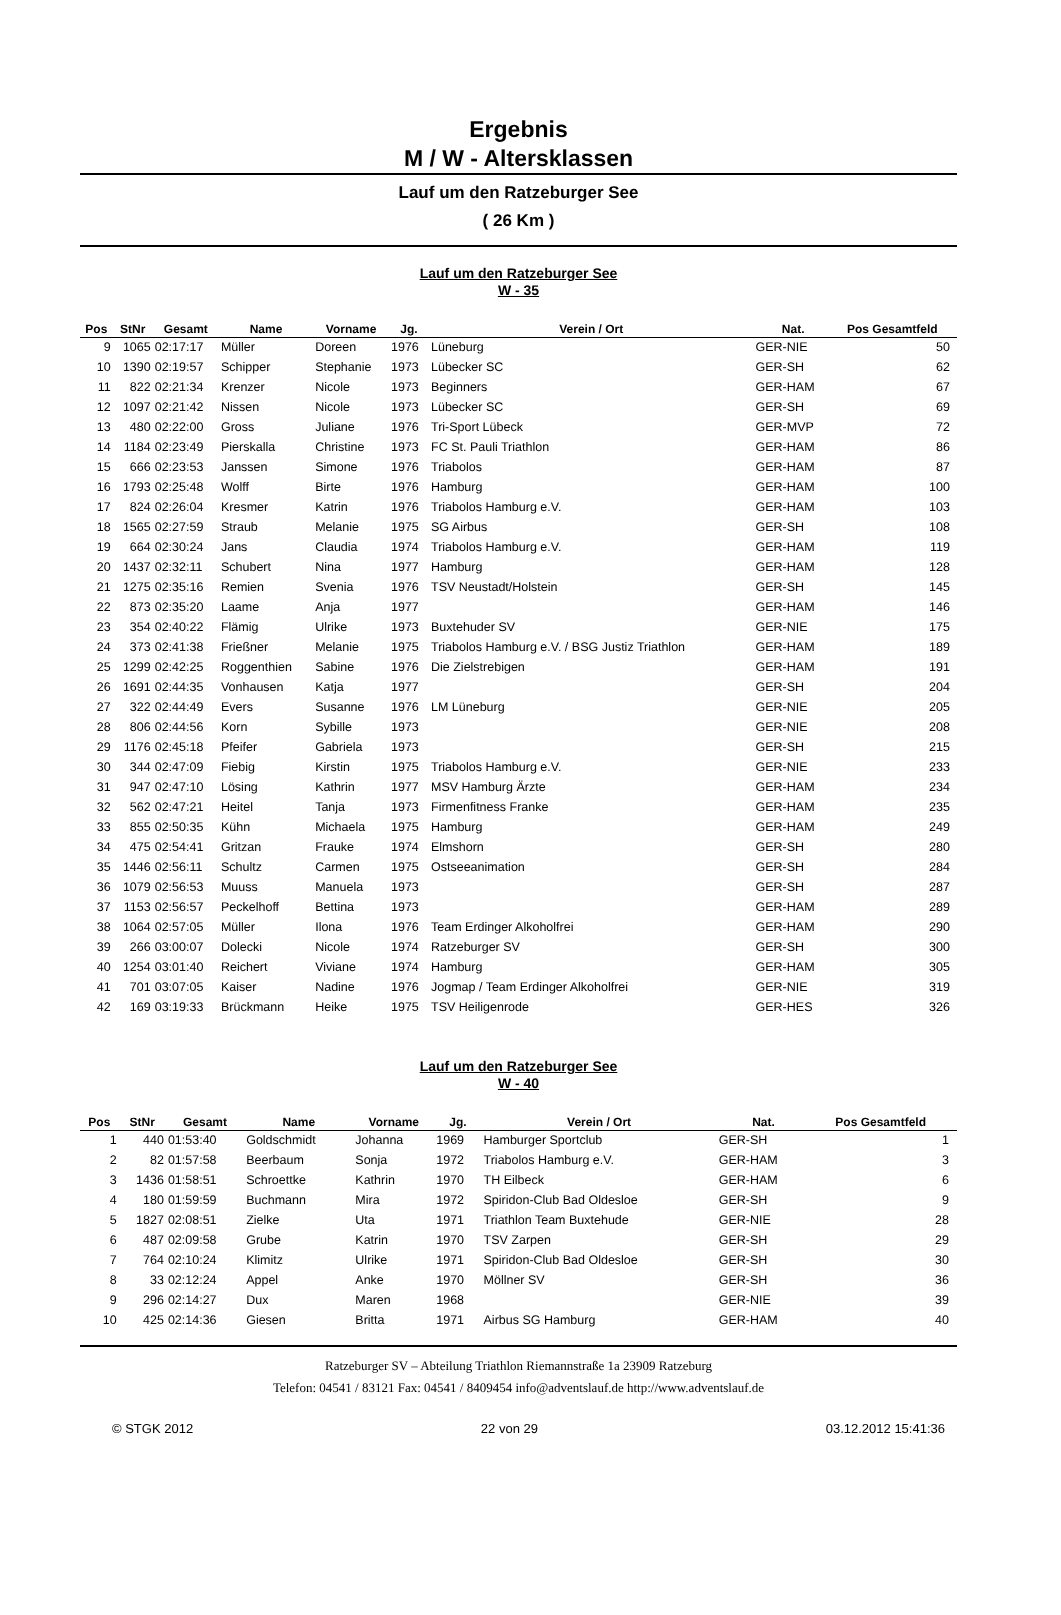Ergebnis
M / W - Altersklassen
Lauf um den Ratzeburger See
( 26 Km )
Lauf um den Ratzeburger See
W - 35
| Pos | StNr | Gesamt | Name | Vorname | Jg. | Verein / Ort | Nat. | Pos Gesamtfeld | |
| --- | --- | --- | --- | --- | --- | --- | --- | --- | --- |
| 9 | 1065 | 02:17:17 | Müller | Doreen | 1976 | Lüneburg | GER-NIE | 50 | |
| 10 | 1390 | 02:19:57 | Schipper | Stephanie | 1973 | Lübecker SC | GER-SH | 62 | |
| 11 | 822 | 02:21:34 | Krenzer | Nicole | 1973 | Beginners | GER-HAM | 67 | |
| 12 | 1097 | 02:21:42 | Nissen | Nicole | 1973 | Lübecker SC | GER-SH | 69 | |
| 13 | 480 | 02:22:00 | Gross | Juliane | 1976 | Tri-Sport Lübeck | GER-MVP | 72 | |
| 14 | 1184 | 02:23:49 | Pierskalla | Christine | 1973 | FC St. Pauli Triathlon | GER-HAM | 86 | |
| 15 | 666 | 02:23:53 | Janssen | Simone | 1976 | Triabolos | GER-HAM | 87 | |
| 16 | 1793 | 02:25:48 | Wolff | Birte | 1976 | Hamburg | GER-HAM | 100 | |
| 17 | 824 | 02:26:04 | Kresmer | Katrin | 1976 | Triabolos Hamburg e.V. | GER-HAM | 103 | |
| 18 | 1565 | 02:27:59 | Straub | Melanie | 1975 | SG Airbus | GER-SH | 108 | |
| 19 | 664 | 02:30:24 | Jans | Claudia | 1974 | Triabolos Hamburg e.V. | GER-HAM | 119 | |
| 20 | 1437 | 02:32:11 | Schubert | Nina | 1977 | Hamburg | GER-HAM | 128 | |
| 21 | 1275 | 02:35:16 | Remien | Svenia | 1976 | TSV Neustadt/Holstein | GER-SH | 145 | |
| 22 | 873 | 02:35:20 | Laame | Anja | 1977 | | GER-HAM | 146 | |
| 23 | 354 | 02:40:22 | Flämig | Ulrike | 1973 | Buxtehuder SV | GER-NIE | 175 | |
| 24 | 373 | 02:41:38 | Frießner | Melanie | 1975 | Triabolos Hamburg e.V. / BSG Justiz Triathlon | GER-HAM | 189 | |
| 25 | 1299 | 02:42:25 | Roggenthien | Sabine | 1976 | Die Zielstrebigen | GER-HAM | 191 | |
| 26 | 1691 | 02:44:35 | Vonhausen | Katja | 1977 | | GER-SH | 204 | |
| 27 | 322 | 02:44:49 | Evers | Susanne | 1976 | LM Lüneburg | GER-NIE | 205 | |
| 28 | 806 | 02:44:56 | Korn | Sybille | 1973 | | GER-NIE | 208 | |
| 29 | 1176 | 02:45:18 | Pfeifer | Gabriela | 1973 | | GER-SH | 215 | |
| 30 | 344 | 02:47:09 | Fiebig | Kirstin | 1975 | Triabolos Hamburg e.V. | GER-NIE | 233 | |
| 31 | 947 | 02:47:10 | Lösing | Kathrin | 1977 | MSV Hamburg Ärzte | GER-HAM | 234 | |
| 32 | 562 | 02:47:21 | Heitel | Tanja | 1973 | Firmenfitness Franke | GER-HAM | 235 | |
| 33 | 855 | 02:50:35 | Kühn | Michaela | 1975 | Hamburg | GER-HAM | 249 | |
| 34 | 475 | 02:54:41 | Gritzan | Frauke | 1974 | Elmshorn | GER-SH | 280 | |
| 35 | 1446 | 02:56:11 | Schultz | Carmen | 1975 | Ostseeanimation | GER-SH | 284 | |
| 36 | 1079 | 02:56:53 | Muuss | Manuela | 1973 | | GER-SH | 287 | |
| 37 | 1153 | 02:56:57 | Peckelhoff | Bettina | 1973 | | GER-HAM | 289 | |
| 38 | 1064 | 02:57:05 | Müller | Ilona | 1976 | Team Erdinger Alkoholfrei | GER-HAM | 290 | |
| 39 | 266 | 03:00:07 | Dolecki | Nicole | 1974 | Ratzeburger SV | GER-SH | 300 | |
| 40 | 1254 | 03:01:40 | Reichert | Viviane | 1974 | Hamburg | GER-HAM | 305 | |
| 41 | 701 | 03:07:05 | Kaiser | Nadine | 1976 | Jogmap / Team Erdinger Alkoholfrei | GER-NIE | 319 | |
| 42 | 169 | 03:19:33 | Brückmann | Heike | 1975 | TSV Heiligenrode | GER-HES | 326 | |
Lauf um den Ratzeburger See
W - 40
| Pos | StNr | Gesamt | Name | Vorname | Jg. | Verein / Ort | Nat. | Pos Gesamtfeld | |
| --- | --- | --- | --- | --- | --- | --- | --- | --- | --- |
| 1 | 440 | 01:53:40 | Goldschmidt | Johanna | 1969 | Hamburger Sportclub | GER-SH | 1 | |
| 2 | 82 | 01:57:58 | Beerbaum | Sonja | 1972 | Triabolos Hamburg e.V. | GER-HAM | 3 | |
| 3 | 1436 | 01:58:51 | Schroettke | Kathrin | 1970 | TH Eilbeck | GER-HAM | 6 | |
| 4 | 180 | 01:59:59 | Buchmann | Mira | 1972 | Spiridon-Club Bad Oldesloe | GER-SH | 9 | |
| 5 | 1827 | 02:08:51 | Zielke | Uta | 1971 | Triathlon Team Buxtehude | GER-NIE | 28 | |
| 6 | 487 | 02:09:58 | Grube | Katrin | 1970 | TSV Zarpen | GER-SH | 29 | |
| 7 | 764 | 02:10:24 | Klimitz | Ulrike | 1971 | Spiridon-Club Bad Oldesloe | GER-SH | 30 | |
| 8 | 33 | 02:12:24 | Appel | Anke | 1970 | Möllner SV | GER-SH | 36 | |
| 9 | 296 | 02:14:27 | Dux | Maren | 1968 | | GER-NIE | 39 | |
| 10 | 425 | 02:14:36 | Giesen | Britta | 1971 | Airbus SG Hamburg | GER-HAM | 40 | |
Ratzeburger SV – Abteilung Triathlon Riemannstraße 1a 23909 Ratzeburg
Telefon: 04541 / 83121 Fax: 04541 / 8409454 info@adventslauf.de http://www.adventslauf.de
© STGK 2012 22 von 29 03.12.2012 15:41:36